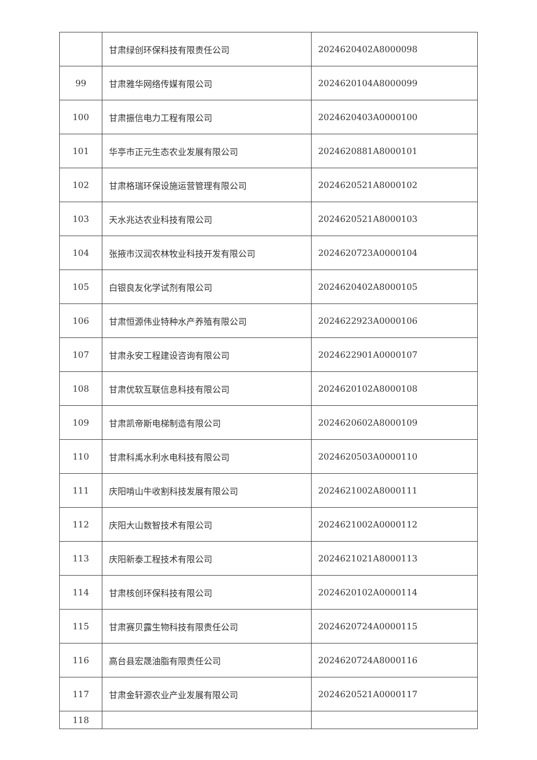| | 甘肃绿创环保科技有限责任公司 | 2024620402A8000098 |
| 99 | 甘肃雅华网络传媒有限公司 | 2024620104A8000099 |
| 100 | 甘肃振信电力工程有限公司 | 2024620403A0000100 |
| 101 | 华亭市正元生态农业发展有限公司 | 2024620881A8000101 |
| 102 | 甘肃格瑞环保设施运营管理有限公司 | 2024620521A8000102 |
| 103 | 天水兆达农业科技有限公司 | 2024620521A8000103 |
| 104 | 张掖市汉润农林牧业科技开发有限公司 | 2024620723A0000104 |
| 105 | 白银良友化学试剂有限公司 | 2024620402A8000105 |
| 106 | 甘肃恒源伟业特种水产养殖有限公司 | 2024622923A0000106 |
| 107 | 甘肃永安工程建设咨询有限公司 | 2024622901A0000107 |
| 108 | 甘肃优软互联信息科技有限公司 | 2024620102A8000108 |
| 109 | 甘肃凯帝斯电梯制造有限公司 | 2024620602A8000109 |
| 110 | 甘肃科禹水利水电科技有限公司 | 2024620503A0000110 |
| 111 | 庆阳啃山牛收割科技发展有限公司 | 2024621002A8000111 |
| 112 | 庆阳大山数智技术有限公司 | 2024621002A0000112 |
| 113 | 庆阳新泰工程技术有限公司 | 2024621021A8000113 |
| 114 | 甘肃核创环保科技有限公司 | 2024620102A0000114 |
| 115 | 甘肃赛贝露生物科技有限责任公司 | 2024620724A0000115 |
| 116 | 高台县宏晟油脂有限责任公司 | 2024620724A8000116 |
| 117 | 甘肃金轩源农业产业发展有限公司 | 2024620521A0000117 |
| 118 | | |